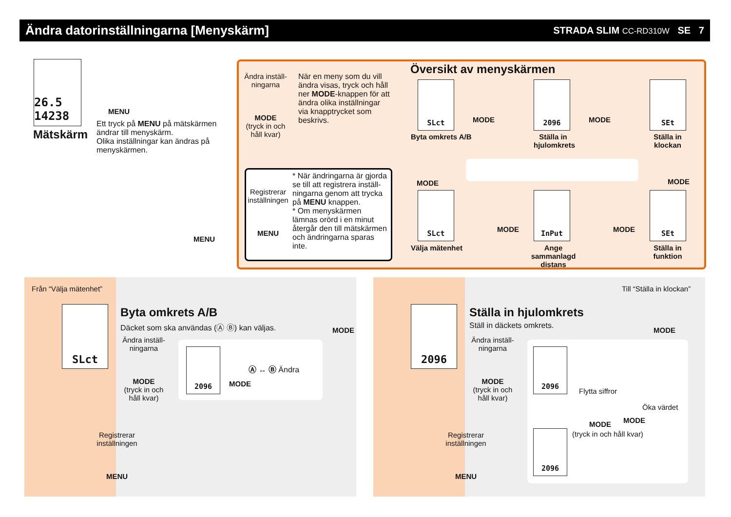Ändra datorinställningarna [Menyskärm]
STRADA SLIM CC-RD310W SE 7
26.5 14238
Mätskärm
MENU
Ett tryck på MENU på mätskärmen ändrar till menyskärm.
Olika inställningar kan ändras på menyskärmen.
MENU
Ändra inställ-ningarna
MODE
(tryck in och håll kvar)
När en meny som du vill ändra visas, tryck och håll ner MODE-knappen för att ändra olika inställningar via knapptrycket som beskrivs.
Översikt av menyskärmen
SLct 2096 SEt
Byta omkrets A/B
Ställa in hjulomkrets
Ställa in klockan
MODE MODE
MODE MODE
SLct InPut SEt
MODE MODE
Välja mätenhet
Ange sammanlagd distans
Ställa in funktion
Registrerar inställningen
MENU
* När ändringarna är gjorda se till att registrera inställ-ningarna genom att trycka på MENU knappen.
* Om menyskärmen lämnas orörd i en minut återgår den till mätskärmen och ändringarna sparas inte.
Från “Välja mätenhet”
SLct Byta omkrets A/B
Däcket som ska användas (Ⓐ Ⓑ) kan väljas.
MODE
Ändra inställ-ningarna
MODE
(tryck in och håll kvar)
2096
MODE
Ⓐ ↔ Ⓑ Ändra
Registrerar inställningen
MENU
Till “Ställa in klockan”
2096 Ställa in hjulomkrets
Ställ in däckets omkrets. MODE
Ändra inställ-ningarna
MODE
(tryck in och håll kvar)
2096
2096
Flytta siffror
MODE
(tryck in och håll kvar)
MODE
Öka värdet
Registrerar inställningen
MENU